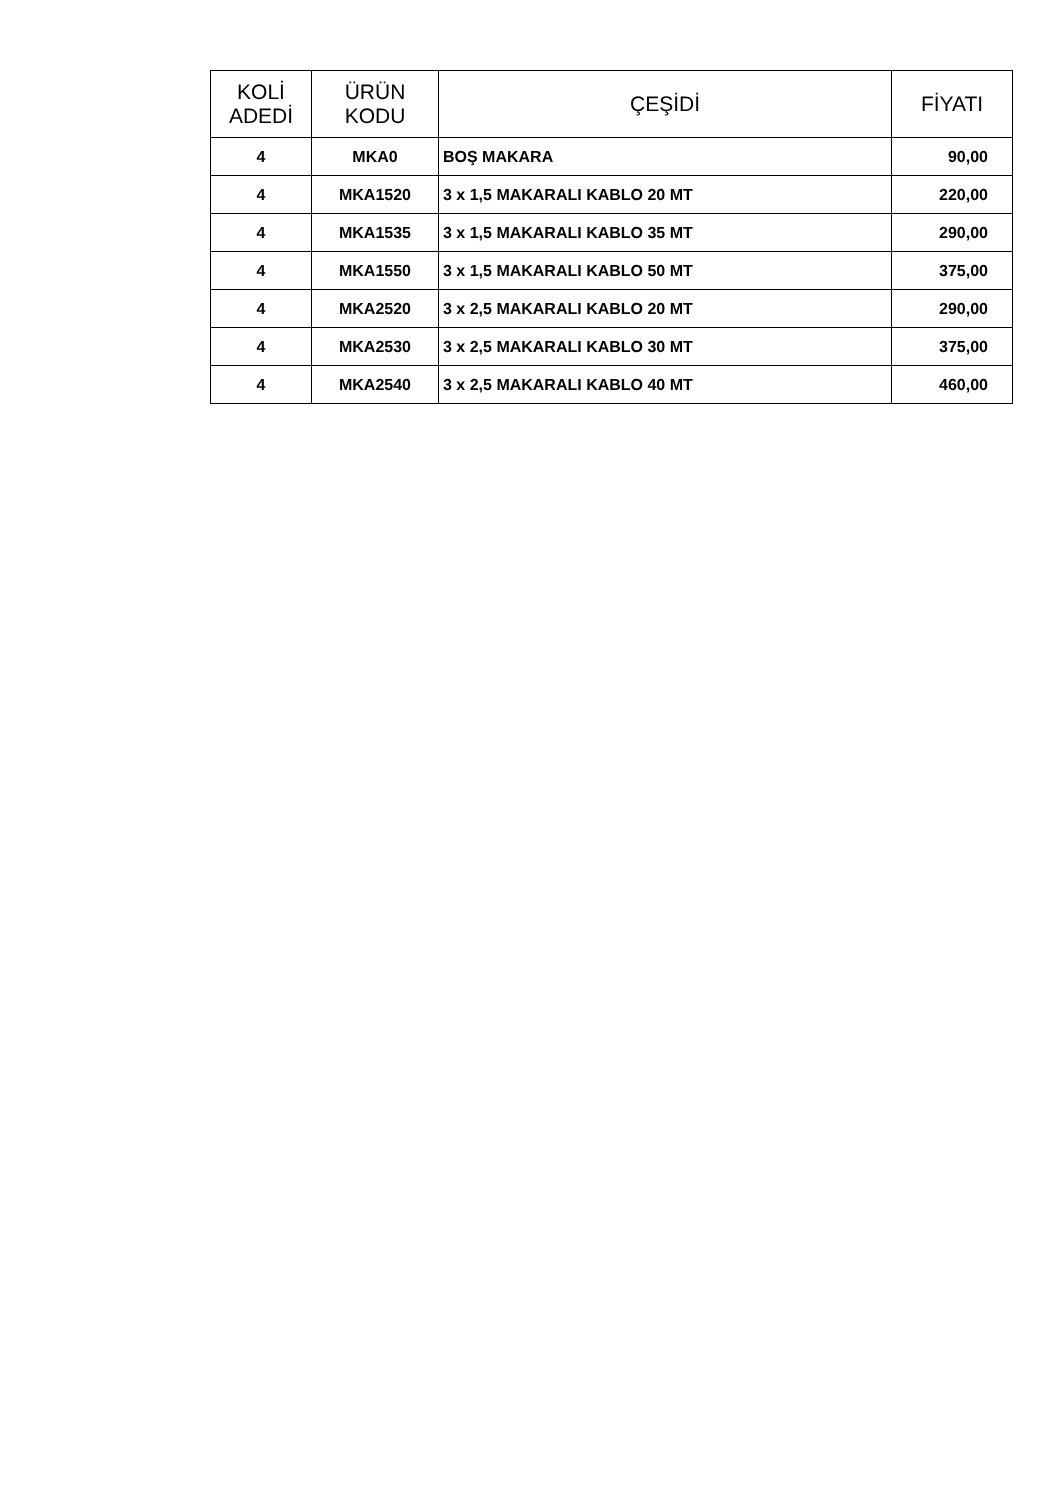| KOLİ ADEDİ | ÜRÜN KODU | ÇEŞİDİ | FİYATI |
| --- | --- | --- | --- |
| 4 | MKA0 | BOŞ MAKARA | 90,00 |
| 4 | MKA1520 | 3 x 1,5 MAKARALI KABLO 20 MT | 220,00 |
| 4 | MKA1535 | 3 x 1,5 MAKARALI KABLO 35 MT | 290,00 |
| 4 | MKA1550 | 3 x 1,5 MAKARALI KABLO 50 MT | 375,00 |
| 4 | MKA2520 | 3 x 2,5 MAKARALI KABLO 20 MT | 290,00 |
| 4 | MKA2530 | 3 x 2,5 MAKARALI KABLO 30 MT | 375,00 |
| 4 | MKA2540 | 3 x 2,5 MAKARALI KABLO 40 MT | 460,00 |